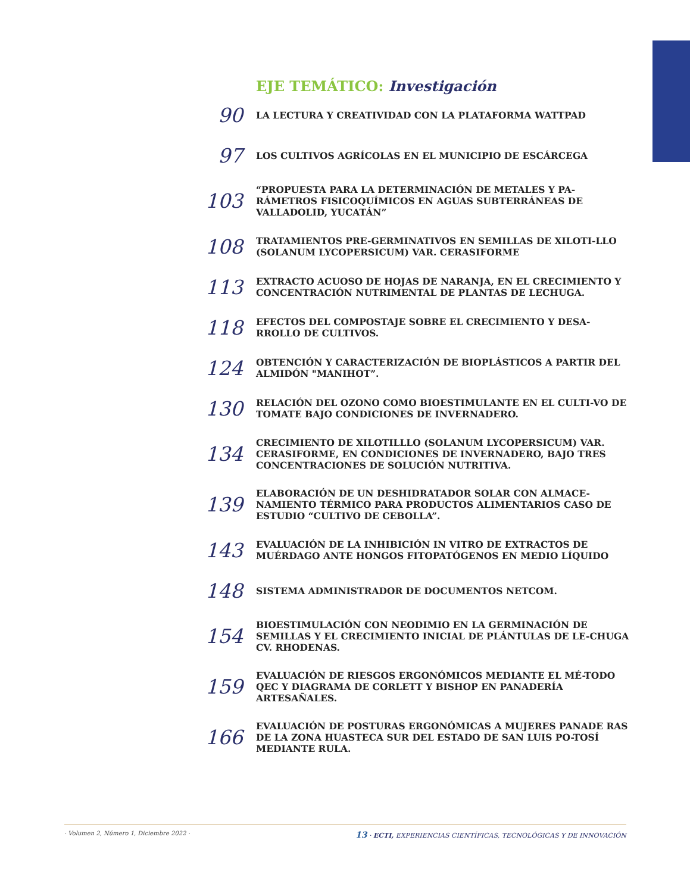EJE TEMÁTICO: Investigación
90
LA LECTURA Y CREATIVIDAD CON LA PLATAFORMA WATTPAD
97
LOS CULTIVOS AGRÍCOLAS EN EL MUNICIPIO DE ESCÁRCEGA
103
“PROPUESTA PARA LA DETERMINACIÓN DE METALES Y PA-RÁMETROS FISICOQUÍMICOS EN AGUAS SUBTERRÁNEAS DE VALLADOLID, YUCATÁN”
108
TRATAMIENTOS PRE-GERMINATIVOS EN SEMILLAS DE XILOTI-LLO (SOLANUM LYCOPERSICUM) VAR. CERASIFORME
113
EXTRACTO ACUOSO DE HOJAS DE NARANJA, EN EL CRECIMIENTO Y CONCENTRACIÓN NUTRIMENTAL DE PLANTAS DE LECHUGA.
118
EFECTOS DEL COMPOSTAJE SOBRE EL CRECIMIENTO Y DESA-RROLLO DE CULTIVOS.
124
OBTENCIÓN Y CARACTERIZACIÓN DE BIOPLÁSTICOS A PARTIR DEL ALMIDÓN "MANIHOT”.
130
RELACIÓN DEL OZONO COMO BIOESTIMULANTE EN EL CULTI-VO DE TOMATE BAJO CONDICIONES DE INVERNADERO.
134
CRECIMIENTO DE XILOTILLLO (SOLANUM LYCOPERSICUM) VAR. CERASIFORME, EN CONDICIONES DE INVERNADERO, BAJO TRES CONCENTRACIONES DE SOLUCIÓN NUTRITIVA.
139
ELABORACIÓN DE UN DESHIDRATADOR SOLAR CON ALMACE-NAMIENTO TÉRMICO PARA PRODUCTOS ALIMENTARIOS CASO DE ESTUDIO “CULTIVO DE CEBOLLA”.
143
EVALUACIÓN DE LA INHIBICIÓN IN VITRO DE EXTRACTOS DE MUÉRDAGO ANTE HONGOS FITOPATÓGENOS EN MEDIO LÍQUIDO
148
SISTEMA ADMINISTRADOR DE DOCUMENTOS NETCOM.
154
BIOESTIMULACIÓN CON NEODIMIO EN LA GERMINACIÓN DE SEMILLAS Y EL CRECIMIENTO INICIAL DE PLÁNTULAS DE LE-CHUGA CV. RHODENAS.
159
EVALUACIÓN DE RIESGOS ERGONÓMICOS MEDIANTE EL MÉ-TODO QEC Y DIAGRAMA DE CORLETT Y BISHOP EN PANADERÍA ARTESAÑALES.
166
EVALUACIÓN DE POSTURAS ERGONÓMICAS A MUJERES PANADE RAS DE LA ZONA HUASTECA SUR DEL ESTADO DE SAN LUIS PO-TOSÍ MEDIANTE RULA.
· Volumen 2, Número 1, Diciembre 2022 · 13 · ECTI, EXPERIENCIAS CIENTÍFICAS, TECNOLÓGICAS Y DE INNOVACIÓN